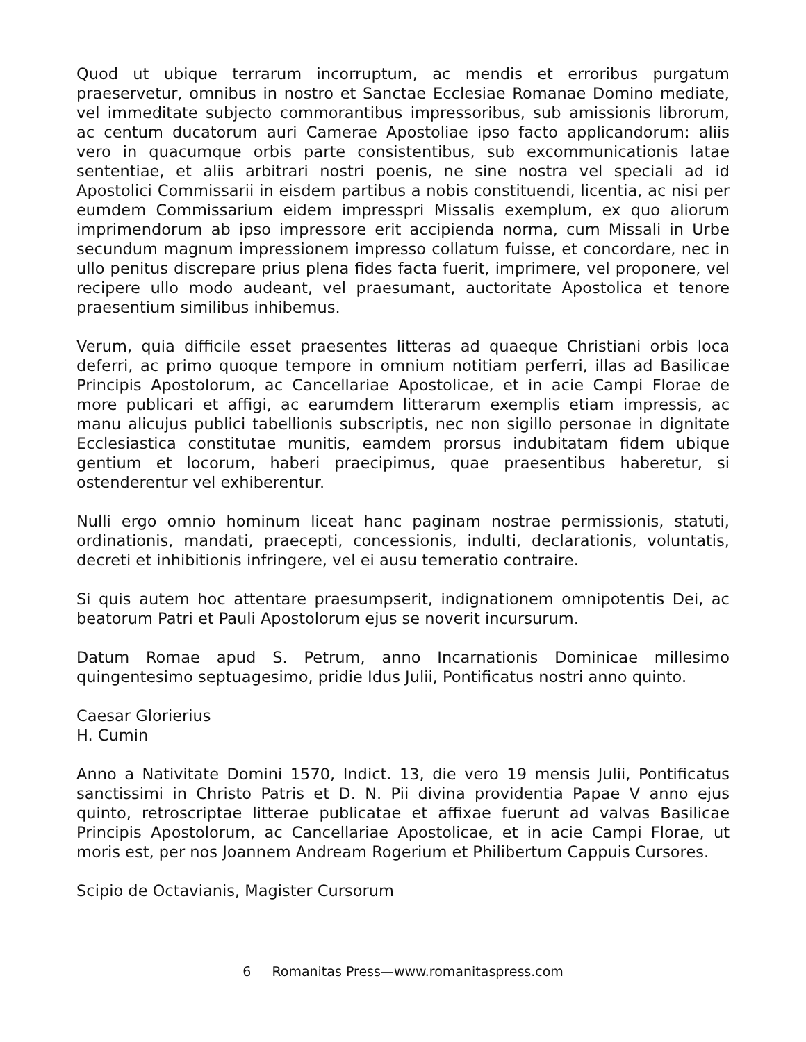Quod ut ubique terrarum incorruptum, ac mendis et erroribus purgatum praeservetur, omnibus in nostro et Sanctae Ecclesiae Romanae Domino mediate, vel immeditate subjecto commorantibus impressoribus, sub amissionis librorum, ac centum ducatorum auri Camerae Apostoliae ipso facto applicandorum: aliis vero in quacumque orbis parte consistentibus, sub excommunicationis latae sententiae, et aliis arbitrari nostri poenis, ne sine nostra vel speciali ad id Apostolici Commissarii in eisdem partibus a nobis constituendi, licentia, ac nisi per eumdem Commissarium eidem impresspri Missalis exemplum, ex quo aliorum imprimendorum ab ipso impressore erit accipienda norma, cum Missali in Urbe secundum magnum impressionem impresso collatum fuisse, et concordare, nec in ullo penitus discrepare prius plena fides facta fuerit, imprimere, vel proponere, vel recipere ullo modo audeant, vel praesumant, auctoritate Apostolica et tenore praesentium similibus inhibemus.
Verum, quia difficile esset praesentes litteras ad quaeque Christiani orbis loca deferri, ac primo quoque tempore in omnium notitiam perferri, illas ad Basilicae Principis Apostolorum, ac Cancellariae Apostolicae, et in acie Campi Florae de more publicari et affigi, ac earumdem litterarum exemplis etiam impressis, ac manu alicujus publici tabellionis subscriptis, nec non sigillo personae in dignitate Ecclesiastica constitutae munitis, eamdem prorsus indubitatam fidem ubique gentium et locorum, haberi praecipimus, quae praesentibus haberetur, si ostenderentur vel exhiberentur.
Nulli ergo omnio hominum liceat hanc paginam nostrae permissionis, statuti, ordinationis, mandati, praecepti, concessionis, indulti, declarationis, voluntatis, decreti et inhibitionis infringere, vel ei ausu temeratio contraire.
Si quis autem hoc attentare praesumpserit, indignationem omnipotentis Dei, ac beatorum Patri et Pauli Apostolorum ejus se noverit incursurum.
Datum Romae apud S. Petrum, anno Incarnationis Dominicae millesimo quingentesimo septuagesimo, pridie Idus Julii, Pontificatus nostri anno quinto.
Caesar Glorierius
H. Cumin
Anno a Nativitate Domini 1570, Indict. 13, die vero 19 mensis Julii, Pontificatus sanctissimi in Christo Patris et D. N. Pii divina providentia Papae V anno ejus quinto, retroscriptae litterae publicatae et affixae fuerunt ad valvas Basilicae Principis Apostolorum, ac Cancellariae Apostolicae, et in acie Campi Florae, ut moris est, per nos Joannem Andream Rogerium et Philibertum Cappuis Cursores.
Scipio de Octavianis, Magister Cursorum
6 Romanitas Press—www.romanitaspress.com